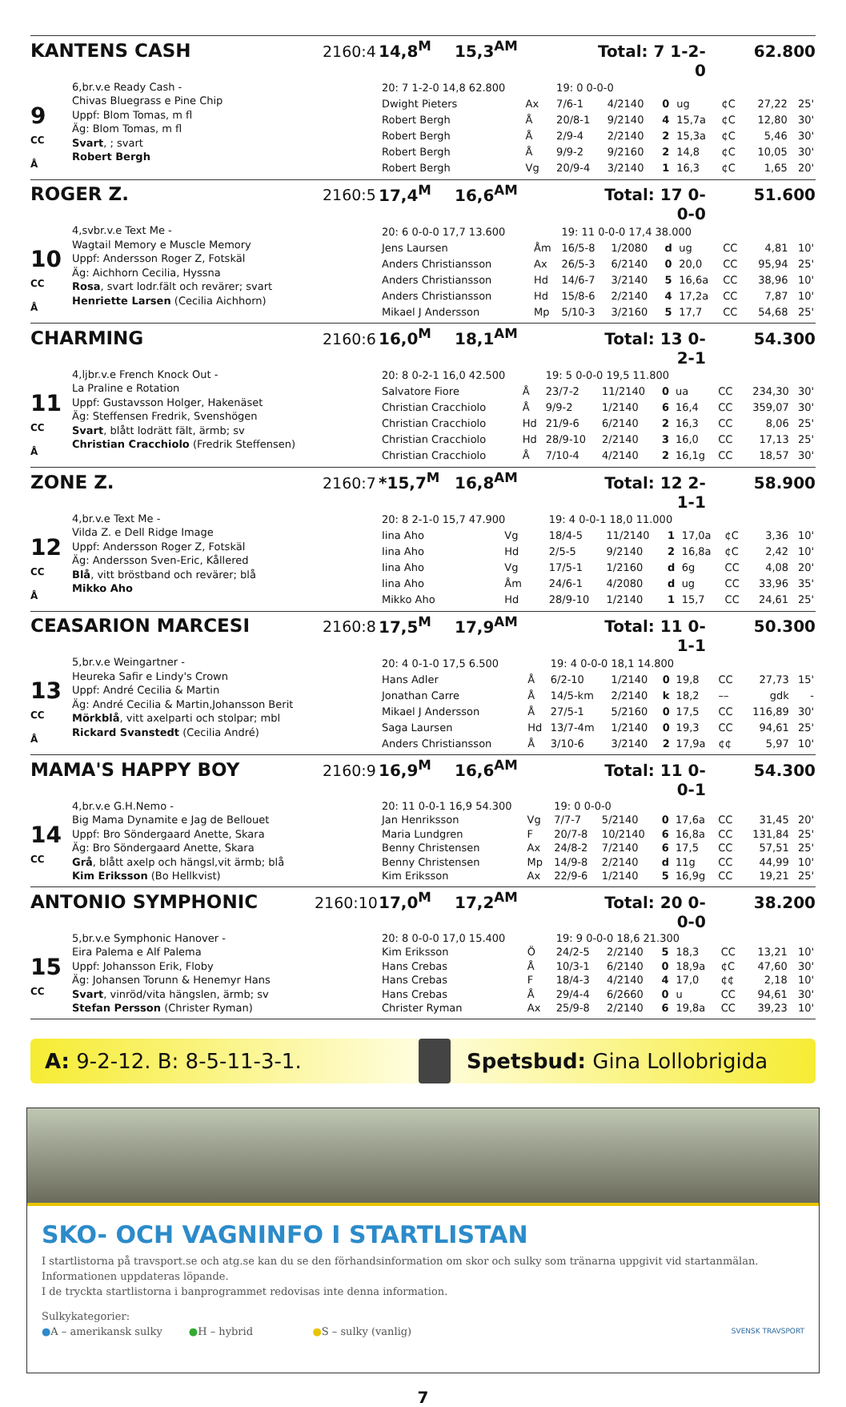KANTENS CASH 2160:4 14,8<sup>M</sup> 15,3<sup>AM</sup> Total: 7 1-2-0 62.800
9
CC
Å
6,br.v.e Ready Cash -
Chivas Bluegrass e Pine Chip
Uppf: Blom Tomas, m fl
Äg: Blom Tomas, m fl
Svart, ; svart
Robert Bergh
| 20: 7 1-2-0 14,8 62.800 | | 19: 0 0-0-0 | | | | | | |
| Dwight Pieters | Ax | 7/6-1 | 4/2140 | 0 | ug | ¢C | 27,22 | 25' |
| Robert Bergh | Å | 20/8-1 | 9/2140 | 4 | 15,7a | ¢C | 12,80 | 30' |
| Robert Bergh | Å | 2/9-4 | 2/2140 | 2 | 15,3a | ¢C | 5,46 | 30' |
| Robert Bergh | Å | 9/9-2 | 9/2160 | 2 | 14,8 | ¢C | 10,05 | 30' |
| Robert Bergh | Vg | 20/9-4 | 3/2140 | 1 | 16,3 | ¢C | 1,65 | 20' |
ROGER Z. 2160:5 17,4<sup>M</sup> 16,6<sup>AM</sup> Total: 17 0-0-0 51.600
10
CC
Å
4,svbr.v.e Text Me -
Wagtail Memory e Muscle Memory
Uppf: Andersson Roger Z, Fotskäl
Äg: Aichhorn Cecilia, Hyssna
Rosa, svart lodr.fält och revärer; svart
Henriette Larsen (Cecilia Aichhorn)
| 20: 6 0-0-0 17,7 13.600 | | 19: 11 0-0-0 17,4 38.000 | | | | | | |
| Jens Laursen | Åm | 16/5-8 | 1/2080 | d | ug | CC | 4,81 | 10' |
| Anders Christiansson | Ax | 26/5-3 | 6/2140 | 0 | 20,0 | CC | 95,94 | 25' |
| Anders Christiansson | Hd | 14/6-7 | 3/2140 | 5 | 16,6a | CC | 38,96 | 10' |
| Anders Christiansson | Hd | 15/8-6 | 2/2140 | 4 | 17,2a | CC | 7,87 | 10' |
| Mikael J Andersson | Mp | 5/10-3 | 3/2160 | 5 | 17,7 | CC | 54,68 | 25' |
CHARMING 2160:6 16,0<sup>M</sup> 18,1<sup>AM</sup> Total: 13 0-2-1 54.300
11
CC
Å
4,ljbr.v.e French Knock Out -
La Praline e Rotation
Uppf: Gustavsson Holger, Hakenäset
Äg: Steffensen Fredrik, Svenshögen
Svart, blått lodrätt fält, ärmb; sv
Christian Cracchiolo (Fredrik Steffensen)
| 20: 8 0-2-1 16,0 42.500 | | 19: 5 0-0-0 19,5 11.800 | | | | | | |
| Salvatore Fiore | Å | 23/7-2 | 11/2140 | 0 | ua | CC | 234,30 | 30' |
| Christian Cracchiolo | Å | 9/9-2 | 1/2140 | 6 | 16,4 | CC | 359,07 | 30' |
| Christian Cracchiolo | Hd | 21/9-6 | 6/2140 | 2 | 16,3 | CC | 8,06 | 25' |
| Christian Cracchiolo | Hd | 28/9-10 | 2/2140 | 3 | 16,0 | CC | 17,13 | 25' |
| Christian Cracchiolo | Å | 7/10-4 | 4/2140 | 2 | 16,1g | CC | 18,57 | 30' |
ZONE Z. 2160:7 *15,7<sup>M</sup> 16,8<sup>AM</sup> Total: 12 2-1-1 58.900
12
CC
Å
4,br.v.e Text Me -
Vilda Z. e Dell Ridge Image
Uppf: Andersson Roger Z, Fotskäl
Äg: Andersson Sven-Eric, Kållered
Blå, vitt bröstband och revärer; blå
Mikko Aho
| 20: 8 2-1-0 15,7 47.900 | | 19: 4 0-0-1 18,0 11.000 | | | | | | |
| Iina Aho | Vg | 18/4-5 | 11/2140 | 1 | 17,0a | ¢C | 3,36 | 10' |
| Iina Aho | Hd | 2/5-5 | 9/2140 | 2 | 16,8a | ¢C | 2,42 | 10' |
| Iina Aho | Vg | 17/5-1 | 1/2160 | d | 6g | CC | 4,08 | 20' |
| Iina Aho | Åm | 24/6-1 | 4/2080 | d | ug | CC | 33,96 | 35' |
| Mikko Aho | Hd | 28/9-10 | 1/2140 | 1 | 15,7 | CC | 24,61 | 25' |
CEASARION MARCESI 2160:8 17,5<sup>M</sup> 17,9<sup>AM</sup> Total: 11 0-1-1 50.300
13
CC
Å
5,br.v.e Weingartner -
Heureka Safir e Lindy's Crown
Uppf: André Cecilia & Martin
Äg: André Cecilia & Martin,Johansson Berit
Mörkblå, vitt axelparti och stolpar; mbl
Rickard Svanstedt (Cecilia André)
| 20: 4 0-1-0 17,5 6.500 | | 19: 4 0-0-0 18,1 14.800 | | | | | | |
| Hans Adler | Å | 6/2-10 | 1/2140 | 0 | 19,8 | CC | 27,73 | 15' |
| Jonathan Carre | Å | 14/5-km | 2/2140 | k | 18,2 | –– | gdk | - |
| Mikael J Andersson | Å | 27/5-1 | 5/2160 | 0 | 17,5 | CC | 116,89 | 30' |
| Saga Laursen | Hd | 13/7-4m | 1/2140 | 0 | 19,3 | CC | 94,61 | 25' |
| Anders Christiansson | Å | 3/10-6 | 3/2140 | 2 | 17,9a | ¢¢ | 5,97 | 10' |
MAMA'S HAPPY BOY 2160:9 16,9<sup>M</sup> 16,6<sup>AM</sup> Total: 11 0-0-1 54.300
14
CC
4,br.v.e G.H.Nemo -
Big Mama Dynamite e Jag de Bellouet
Uppf: Bro Söndergaard Anette, Skara
Äg: Bro Söndergaard Anette, Skara
Grå, blått axelp och hängsl,vit ärmb; blå
Kim Eriksson (Bo Hellkvist)
| 20: 11 0-0-1 16,9 54.300 | | 19: 0 0-0-0 | | | | | | |
| Jan Henriksson | Vg | 7/7-7 | 5/2140 | 0 | 17,6a | CC | 31,45 | 20' |
| Maria Lundgren | F | 20/7-8 | 10/2140 | 6 | 16,8a | CC | 131,84 | 25' |
| Benny Christensen | Ax | 24/8-2 | 7/2140 | 6 | 17,5 | CC | 57,51 | 25' |
| Benny Christensen | Mp | 14/9-8 | 2/2140 | d | 11g | CC | 44,99 | 10' |
| Kim Eriksson | Ax | 22/9-6 | 1/2140 | 5 | 16,9g | CC | 19,21 | 25' |
ANTONIO SYMPHONIC 2160:10 17,0<sup>M</sup> 17,2<sup>AM</sup> Total: 20 0-0-0 38.200
15
CC
5,br.v.e Symphonic Hanover -
Eira Palema e Alf Palema
Uppf: Johansson Erik, Floby
Äg: Johansen Torunn & Henemyr Hans
Svart, vinröd/vita hängslen, ärmb; sv
Stefan Persson (Christer Ryman)
| 20: 8 0-0-0 17,0 15.400 | | 19: 9 0-0-0 18,6 21.300 | | | | | | |
| Kim Eriksson | Ö | 24/2-5 | 2/2140 | 5 | 18,3 | CC | 13,21 | 10' |
| Hans Crebas | Å | 10/3-1 | 6/2140 | 0 | 18,9a | ¢C | 47,60 | 30' |
| Hans Crebas | F | 18/4-3 | 4/2140 | 4 | 17,0 | ¢¢ | 2,18 | 10' |
| Hans Crebas | Å | 29/4-4 | 6/2660 | 0 | u | CC | 94,61 | 30' |
| Christer Ryman | Ax | 25/9-8 | 2/2140 | 6 | 19,8a | CC | 39,23 | 10' |
A: 9-2-12. B: 8-5-11-3-1. Spetsbud: Gina Lollobrigida
SKO- OCH VAGNINFO I STARTLISTAN
I startlistorna på travsport.se och atg.se kan du se den förhandsinformation om skor och sulky som tränarna uppgivit vid startanmälan. Informationen uppdateras löpande.
I de tryckta startlistorna i banprogrammet redovisas inte denna information.
Sulkykategorier:
●A – amerikansk sulky ●H – hybrid ●S – sulky (vanlig) SVENSK TRAVSPORT
7